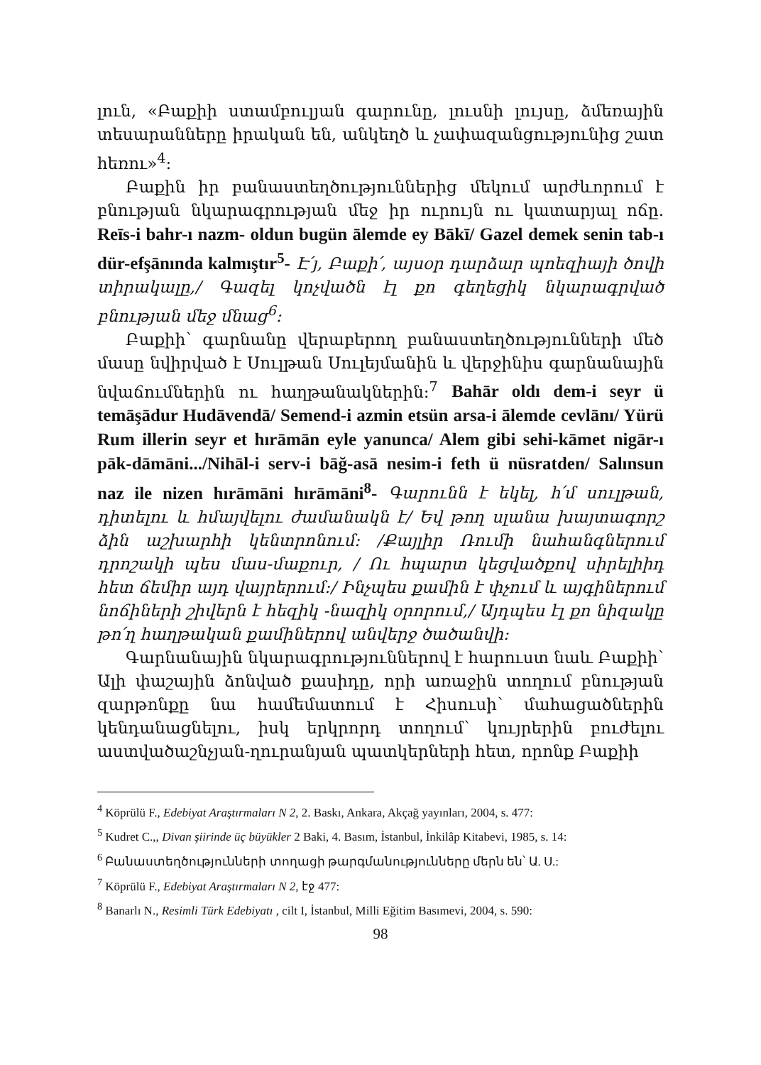լուն, «Բաքիի ստամբուլյան գարունը, լուսնի լույսը, ձմեռային տեսարանները իրական են, անկեղծ և չափազանցությունից շատ հեռու»<sup>4</sup>:
Բաքին իր բանաստեղծություններից մեկում արժևորում է բնության նկարագրության մեջ իր ուրույն ու կատարյալ ոճը. Reīs-i bahr-ı nazm- oldun bugün ālemde ey Bākī/ Gazel demek senin tab-ı dür-efşānında kalmıştır<sup>5</sup>- Է՛յ, Բաքի՛, այսօր դարձար պոեզիայի ծովի տիրակալը,/ Գազել կոչվածն էլ քո գեղեցիկ նկարագրված բնության մեջ մնաց<sup>6</sup>:
Բաքիի՝ գարնանը վերաբերող բանաստեղծությունների մեծ մասը նվիրված է Սուլթան Սուլեյմանին և վերջինիս գարնանային նվաճումներին ու հաղթանակներին:<sup>7</sup> Bahār oldı dem-i seyr ü temāşādur Hudāvendā/ Semend-i azmin etsün arsa-i ālemde cevlānı/ Yürü Rum illerin seyr et hırāmān eyle yanunca/ Alem gibi sehi-kāmet nigār-ı pāk-dāmāni.../Nihāl-i serv-i bāğ-asā nesim-i feth ü nüsratden/ Salınsun naz ile nizen hırāmāni hırāmāni<sup>8</sup>- Գարունն է եկել, հ՛մ սուլթան, դիտելու և հմայվելու ժամանակն է/ Եվ թող սլանա խայտագորշ ձին աշխարհի կենտրոնում: /Քայլիր Ռումի նահանգներում դրոշակի պես մաս-մաքուր, / Ու հպարտ կեցվածքով սիրելիիդ հետ ճեմիր այդ վայրերում:/ Ինչպես քամին է փչում և այգիներում նոճիների շիվերն է հեզիկ -նազիկ օրորում,/ Այդպես էլ քո նիզակը թո՛ղ հաղթական քամիներով անվերջ ծածանվի:
Գարնանային նկարագրություններով է հարուստ նաև Բաքիի՝ Ալի փաշային ձոնված քասիդը, որի առաջին տողում բնության զարթոնքը նա համեմատում է Հիսուսի՝ մահացածներին կենդանացնելու, իսկ երկրորդ տողում՝ կույրերին բուժելու աստվածաշնչյան-ղուրանյան պատկերների հետ, որոնք Բաքիի
<sup>4</sup> Köprülü F., Edebiyat Araştırmaları N 2, 2. Baskı, Ankara, Akçağ yayınları, 2004, s. 477:
<sup>5</sup> Kudret C.,, Divan şiirinde üç büyükler 2 Baki, 4. Basım, İstanbul, İnkilâp Kitabevi, 1985, s. 14:
<sup>6</sup> Բանաստեղծությունների տողացի թարգմանությունները մերն են՝ Ա. Ս.:
<sup>7</sup> Köprülü F., Edebiyat Araştırmaları N 2, էջ 477:
<sup>8</sup> Banarlı N., Resimli Türk Edebiyatı , cilt I, İstanbul, Milli Eğitim Basımevi, 2004, s. 590:
98